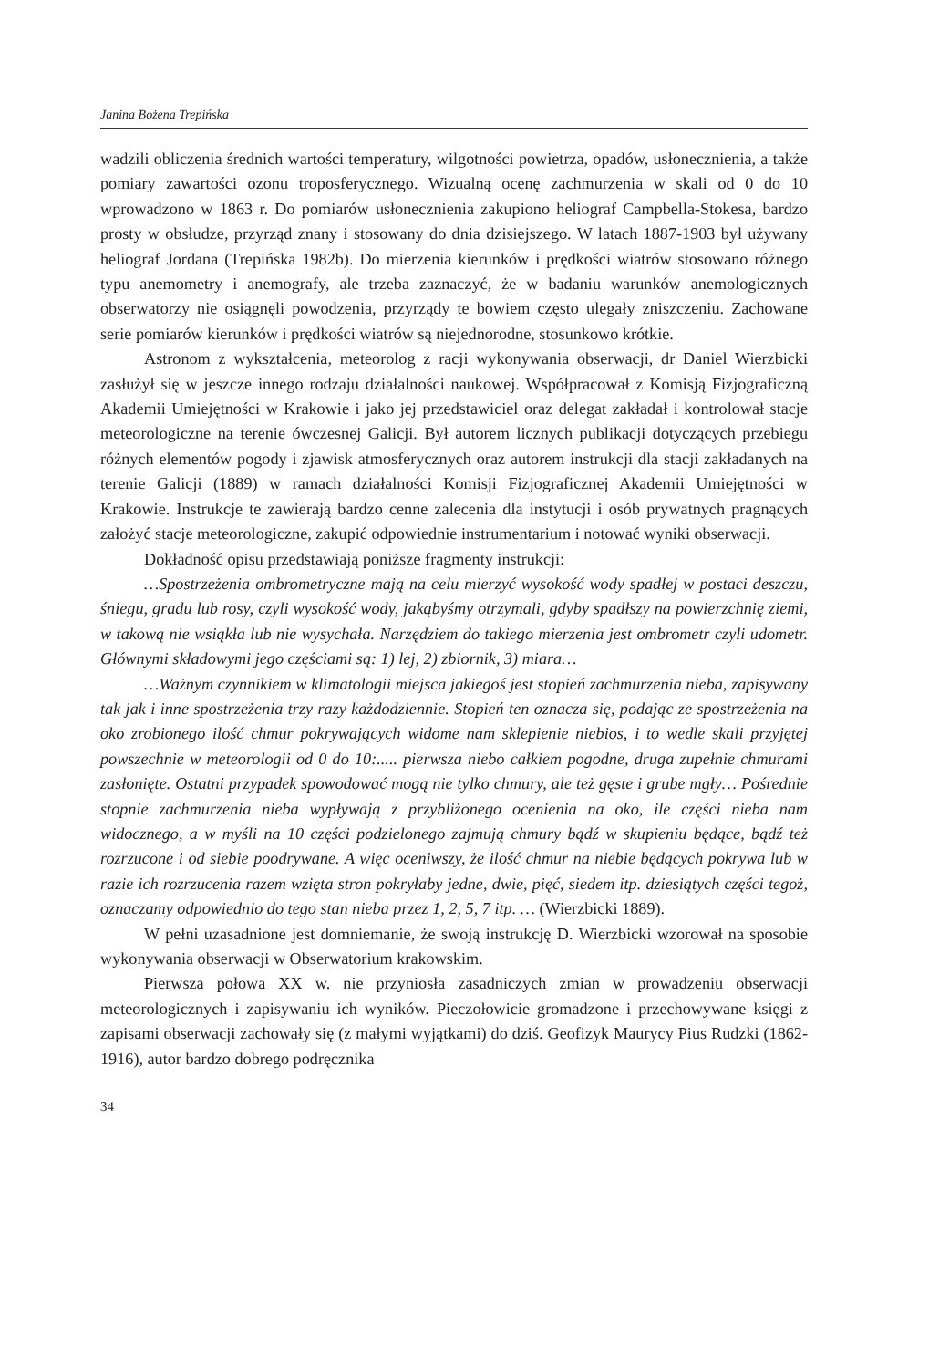Janina Bożena Trepińska
wadzili obliczenia średnich wartości temperatury, wilgotności powietrza, opadów, usłonecznienia, a także pomiary zawartości ozonu troposferycznego. Wizualną ocenę zachmurzenia w skali od 0 do 10 wprowadzono w 1863 r. Do pomiarów usłonecznienia zakupiono heliograf Campbella-Stokesa, bardzo prosty w obsłudze, przyrząd znany i stosowany do dnia dzisiejszego. W latach 1887-1903 był używany heliograf Jordana (Trepińska 1982b). Do mierzenia kierunków i prędkości wiatrów stosowano różnego typu anemometry i anemografy, ale trzeba zaznaczyć, że w badaniu warunków anemologicznych obserwatorzy nie osiągnęli powodzenia, przyrządy te bowiem często ulegały zniszczeniu. Zachowane serie pomiarów kierunków i prędkości wiatrów są niejednorodne, stosunkowo krótkie.
Astronom z wykształcenia, meteorolog z racji wykonywania obserwacji, dr Daniel Wierzbicki zasłużył się w jeszcze innego rodzaju działalności naukowej. Współpracował z Komisją Fizjograficzną Akademii Umiejętności w Krakowie i jako jej przedstawiciel oraz delegat zakładał i kontrolował stacje meteorologiczne na terenie ówczesnej Galicji. Był autorem licznych publikacji dotyczących przebiegu różnych elementów pogody i zjawisk atmosferycznych oraz autorem instrukcji dla stacji zakładanych na terenie Galicji (1889) w ramach działalności Komisji Fizjograficznej Akademii Umiejętności w Krakowie. Instrukcje te zawierają bardzo cenne zalecenia dla instytucji i osób prywatnych pragnących założyć stacje meteorologiczne, zakupić odpowiednie instrumentarium i notować wyniki obserwacji.
Dokładność opisu przedstawiają poniższe fragmenty instrukcji:
…Spostrzeżenia ombrometryczne mają na celu mierzyć wysokość wody spadłej w postaci deszczu, śniegu, gradu lub rosy, czyli wysokość wody, jakąbyśmy otrzymali, gdyby spadłszy na powierzchnię ziemi, w takową nie wsiąkła lub nie wysychała. Narzędziem do takiego mierzenia jest ombrometr czyli udometr. Głównymi składowymi jego częściami są: 1) lej, 2) zbiornik, 3) miara…
…Ważnym czynnikiem w klimatologii miejsca jakiegoś jest stopień zachmurzenia nieba, zapisywany tak jak i inne spostrzeżenia trzy razy każdodziennie. Stopień ten oznacza się, podając ze spostrzeżenia na oko zrobionego ilość chmur pokrywających widome nam sklepienie niebios, i to wedle skali przyjętej powszechnie w meteorologii od 0 do 10:..... pierwsza niebo całkiem pogodne, druga zupełnie chmurami zasłonięte. Ostatni przypadek spowodować mogą nie tylko chmury, ale też gęste i grube mgły… Pośrednie stopnie zachmurzenia nieba wypływają z przybliżonego ocenienia na oko, ile części nieba nam widocznego, a w myśli na 10 części podzielonego zajmują chmury bądź w skupieniu będące, bądź też rozrzucone i od siebie poodrywane. A więc oceniwszy, że ilość chmur na niebie będących pokrywa lub w razie ich rozrzucenia razem wzięta stron pokryłaby jedne, dwie, pięć, siedem itp. dziesiątych części tegoż, oznaczamy odpowiednio do tego stan nieba przez 1, 2, 5, 7 itp. … (Wierzbicki 1889).
W pełni uzasadnione jest domniemanie, że swoją instrukcję D. Wierzbicki wzorował na sposobie wykonywania obserwacji w Obserwatorium krakowskim.
Pierwsza połowa XX w. nie przyniosła zasadniczych zmian w prowadzeniu obserwacji meteorologicznych i zapisywaniu ich wyników. Pieczołowicie gromadzone i przechowywane księgi z zapisami obserwacji zachowały się (z małymi wyjątkami) do dziś. Geofizyk Maurycy Pius Rudzki (1862-1916), autor bardzo dobrego podręcznika
34